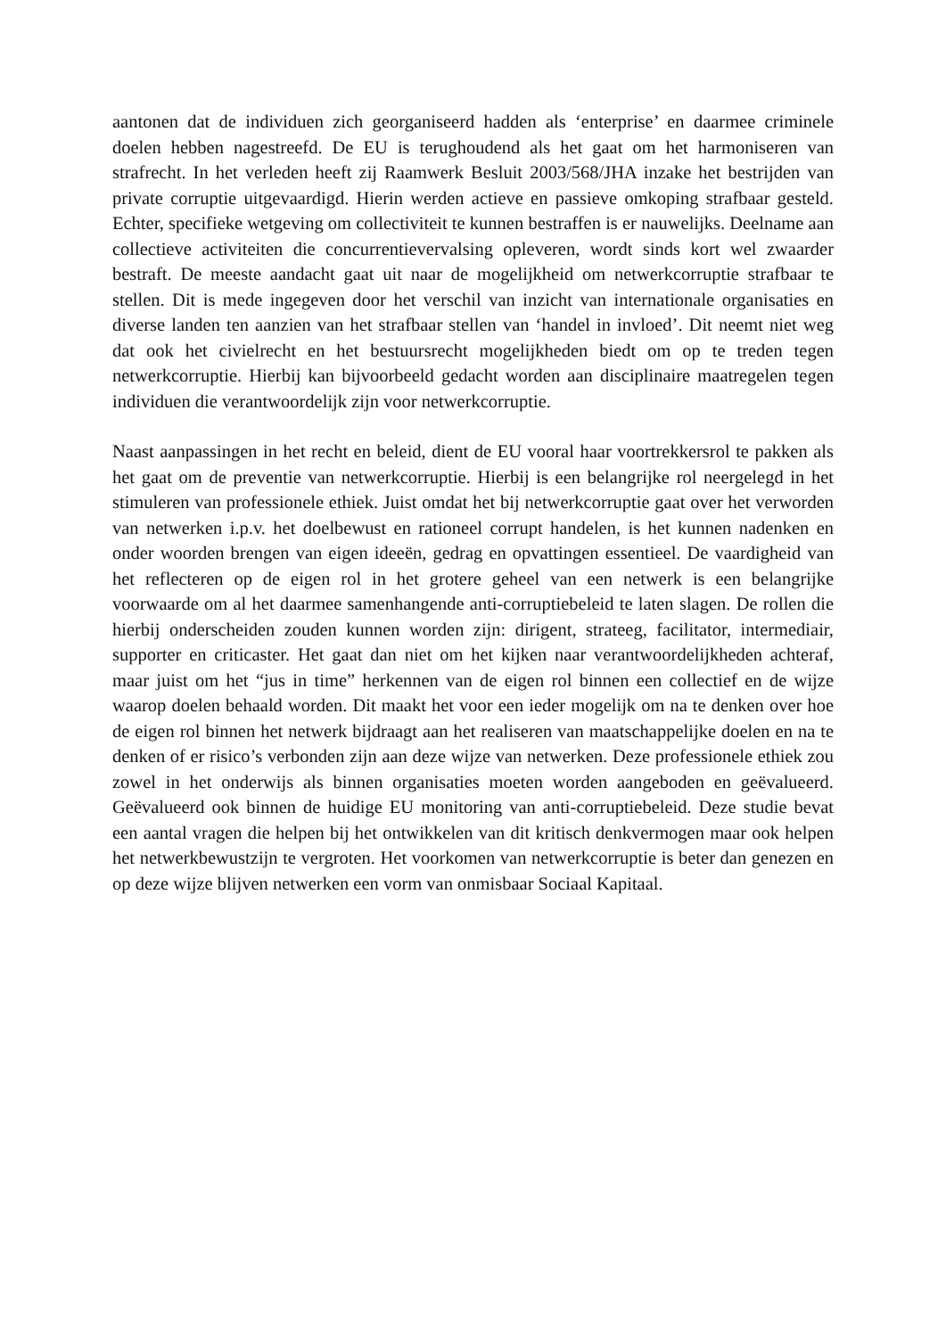aantonen dat de individuen zich georganiseerd hadden als ‘enterprise’ en daarmee criminele doelen hebben nagestreefd. De EU is terughoudend als het gaat om het harmoniseren van strafrecht. In het verleden heeft zij Raamwerk Besluit 2003/568/JHA inzake het bestrijden van private corruptie uitgevaardigd. Hierin werden actieve en passieve omkoping strafbaar gesteld. Echter, specifieke wetgeving om collectiviteit te kunnen bestraffen is er nauwelijks. Deelname aan collectieve activiteiten die concurrentievervalsing opleveren, wordt sinds kort wel zwaarder bestraft. De meeste aandacht gaat uit naar de mogelijkheid om netwerkcorruptie strafbaar te stellen. Dit is mede ingegeven door het verschil van inzicht van internationale organisaties en diverse landen ten aanzien van het strafbaar stellen van ‘handel in invloed’. Dit neemt niet weg dat ook het civielrecht en het bestuursrecht mogelijkheden biedt om op te treden tegen netwerkcorruptie. Hierbij kan bijvoorbeeld gedacht worden aan disciplinaire maatregelen tegen individuen die verantwoordelijk zijn voor netwerkcorruptie.
Naast aanpassingen in het recht en beleid, dient de EU vooral haar voortrekkersrol te pakken als het gaat om de preventie van netwerkcorruptie. Hierbij is een belangrijke rol neergelegd in het stimuleren van professionele ethiek. Juist omdat het bij netwerkcorruptie gaat over het verworden van netwerken i.p.v. het doelbewust en rationeel corrupt handelen, is het kunnen nadenken en onder woorden brengen van eigen ideeën, gedrag en opvattingen essentieel. De vaardigheid van het reflecteren op de eigen rol in het grotere geheel van een netwerk is een belangrijke voorwaarde om al het daarmee samenhangende anti-corruptiebeleid te laten slagen. De rollen die hierbij onderscheiden zouden kunnen worden zijn: dirigent, strateeg, facilitator, intermediair, supporter en criticaster. Het gaat dan niet om het kijken naar verantwoordelijkheden achteraf, maar juist om het “jus in time” herkennen van de eigen rol binnen een collectief en de wijze waarop doelen behaald worden. Dit maakt het voor een ieder mogelijk om na te denken over hoe de eigen rol binnen het netwerk bijdraagt aan het realiseren van maatschappelijke doelen en na te denken of er risico’s verbonden zijn aan deze wijze van netwerken. Deze professionele ethiek zou zowel in het onderwijs als binnen organisaties moeten worden aangeboden en geëvalueerd. Geëvalueerd ook binnen de huidige EU monitoring van anti-corruptiebeleid. Deze studie bevat een aantal vragen die helpen bij het ontwikkelen van dit kritisch denkvermogen maar ook helpen het netwerkbewustzijn te vergroten. Het voorkomen van netwerkcorruptie is beter dan genezen en op deze wijze blijven netwerken een vorm van onmisbaar Sociaal Kapitaal.